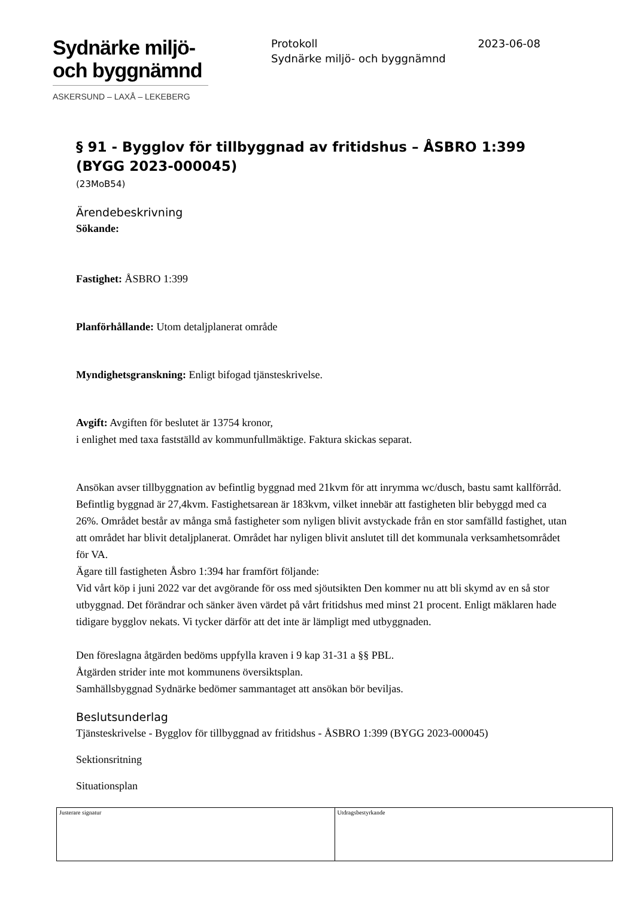Sydnärke miljö-
och byggnämnd
ASKERSUND – LAXÅ – LEKEBERG
Protokoll 2023-06-08
Sydnärke miljö- och byggnämnd
§ 91 - Bygglov för tillbyggnad av fritidshus – ÅSBRO 1:399 (BYGG 2023-000045)
(23MoB54)
Ärendebeskrivning
Sökande:
Fastighet: ÅSBRO 1:399
Planförhållande: Utom detaljplanerat område
Myndighetsgranskning: Enligt bifogad tjänsteskrivelse.
Avgift: Avgiften för beslutet är 13754 kronor,
i enlighet med taxa fastställd av kommunfullmäktige. Faktura skickas separat.
Ansökan avser tillbyggnation av befintlig byggnad med 21kvm för att inrymma wc/dusch, bastu samt kallförråd. Befintlig byggnad är 27,4kvm. Fastighetsarean är 183kvm, vilket innebär att fastigheten blir bebyggd med ca 26%. Området består av många små fastigheter som nyligen blivit avstyckade från en stor samfälld fastighet, utan att området har blivit detaljplanerat. Området har nyligen blivit anslutet till det kommunala verksamhetsområdet för VA.
Ägare till fastigheten Åsbro 1:394 har framfört följande:
Vid vårt köp i juni 2022 var det avgörande för oss med sjöutsikten Den kommer nu att bli skymd av en så stor utbyggnad. Det förändrar och sänker även värdet på vårt fritidshus med minst 21 procent. Enligt mäklaren hade tidigare bygglov nekats. Vi tycker därför att det inte är lämpligt med utbyggnaden.
Den föreslagna åtgärden bedöms uppfylla kraven i 9 kap 31-31 a §§ PBL.
Åtgärden strider inte mot kommunens översiktsplan.
Samhällsbyggnad Sydnärke bedömer sammantaget att ansökan bör beviljas.
Beslutsunderlag
Tjänsteskrivelse - Bygglov för tillbyggnad av fritidshus - ÅSBRO 1:399 (BYGG 2023-000045)
Sektionsritning
Situationsplan
| Justerare signatur | Utdragsbestyrkande |